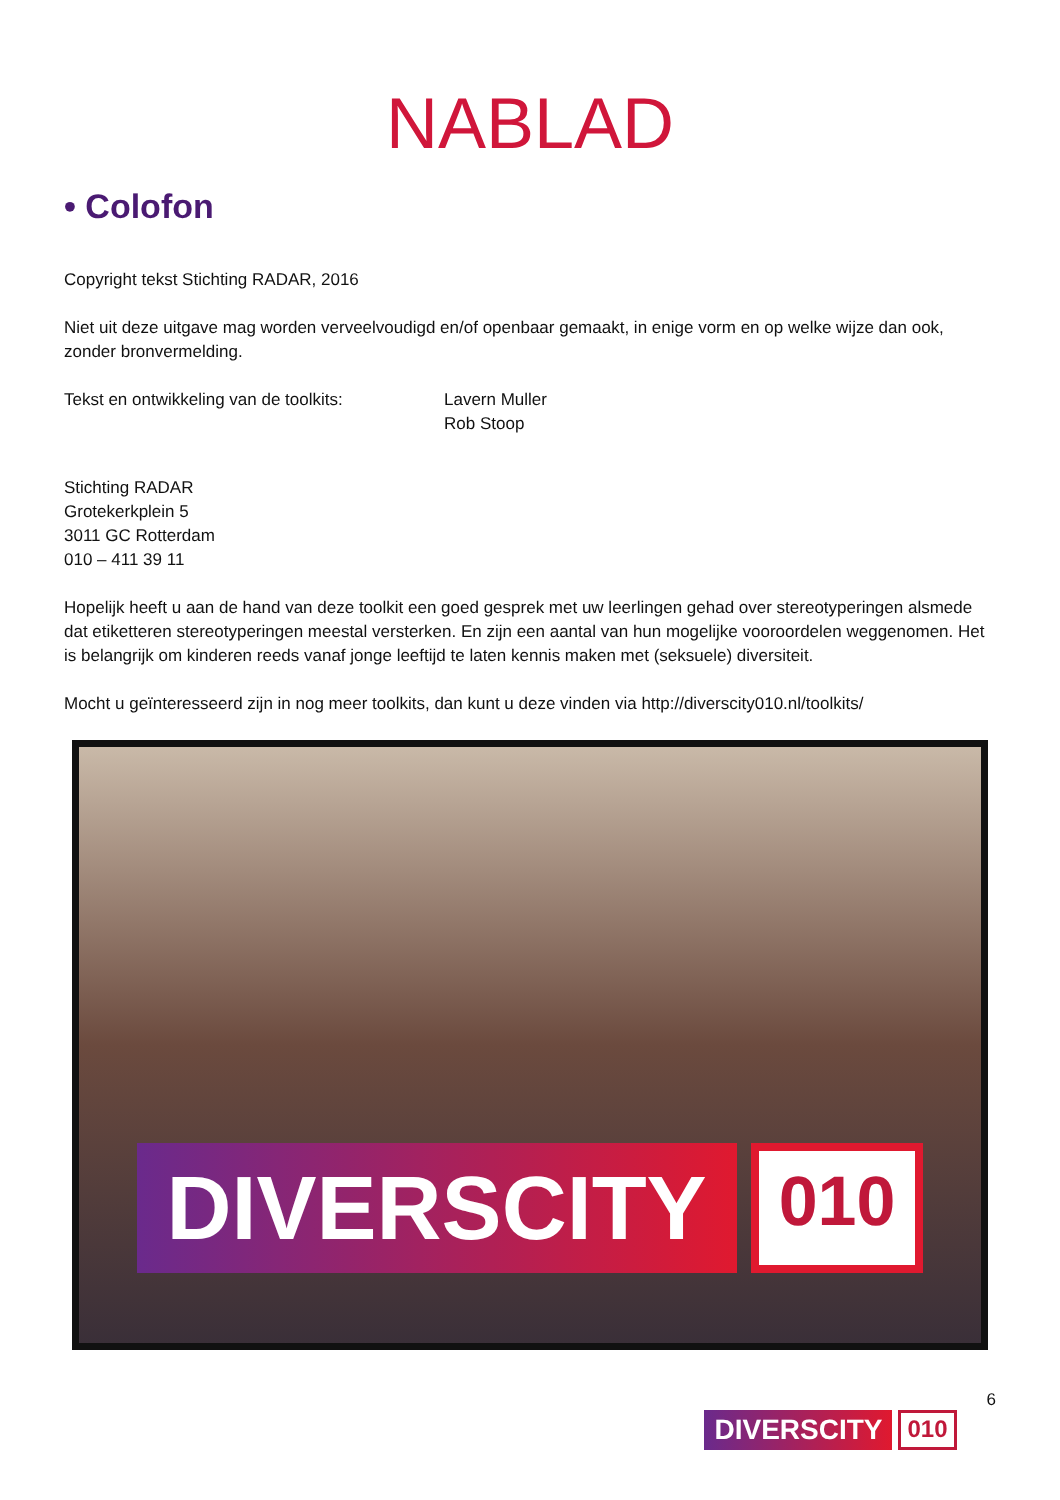NABLAD
• Colofon
Copyright tekst Stichting RADAR, 2016
Niet uit deze uitgave mag worden verveelvoudigd en/of openbaar gemaakt, in enige vorm en op welke wijze dan ook, zonder bronvermelding.
Tekst en ontwikkeling van de toolkits:
Lavern Muller
Rob Stoop
Stichting RADAR
Grotekerkplein 5
3011 GC Rotterdam
010 – 411 39 11
Hopelijk heeft u aan de hand van deze toolkit een goed gesprek met uw leerlingen gehad over stereotyperingen alsmede dat etiketteren stereotyperingen meestal versterken. En zijn een aantal van hun mogelijke vooroordelen weggenomen. Het is belangrijk om kinderen reeds vanaf jonge leeftijd te laten kennis maken met (seksuele) diversiteit.
Mocht u geïnteresseerd zijn in nog meer toolkits, dan kunt u deze vinden via http://diverscity010.nl/toolkits/
DIVERSCITY
010
DIVERSCITY
010
6